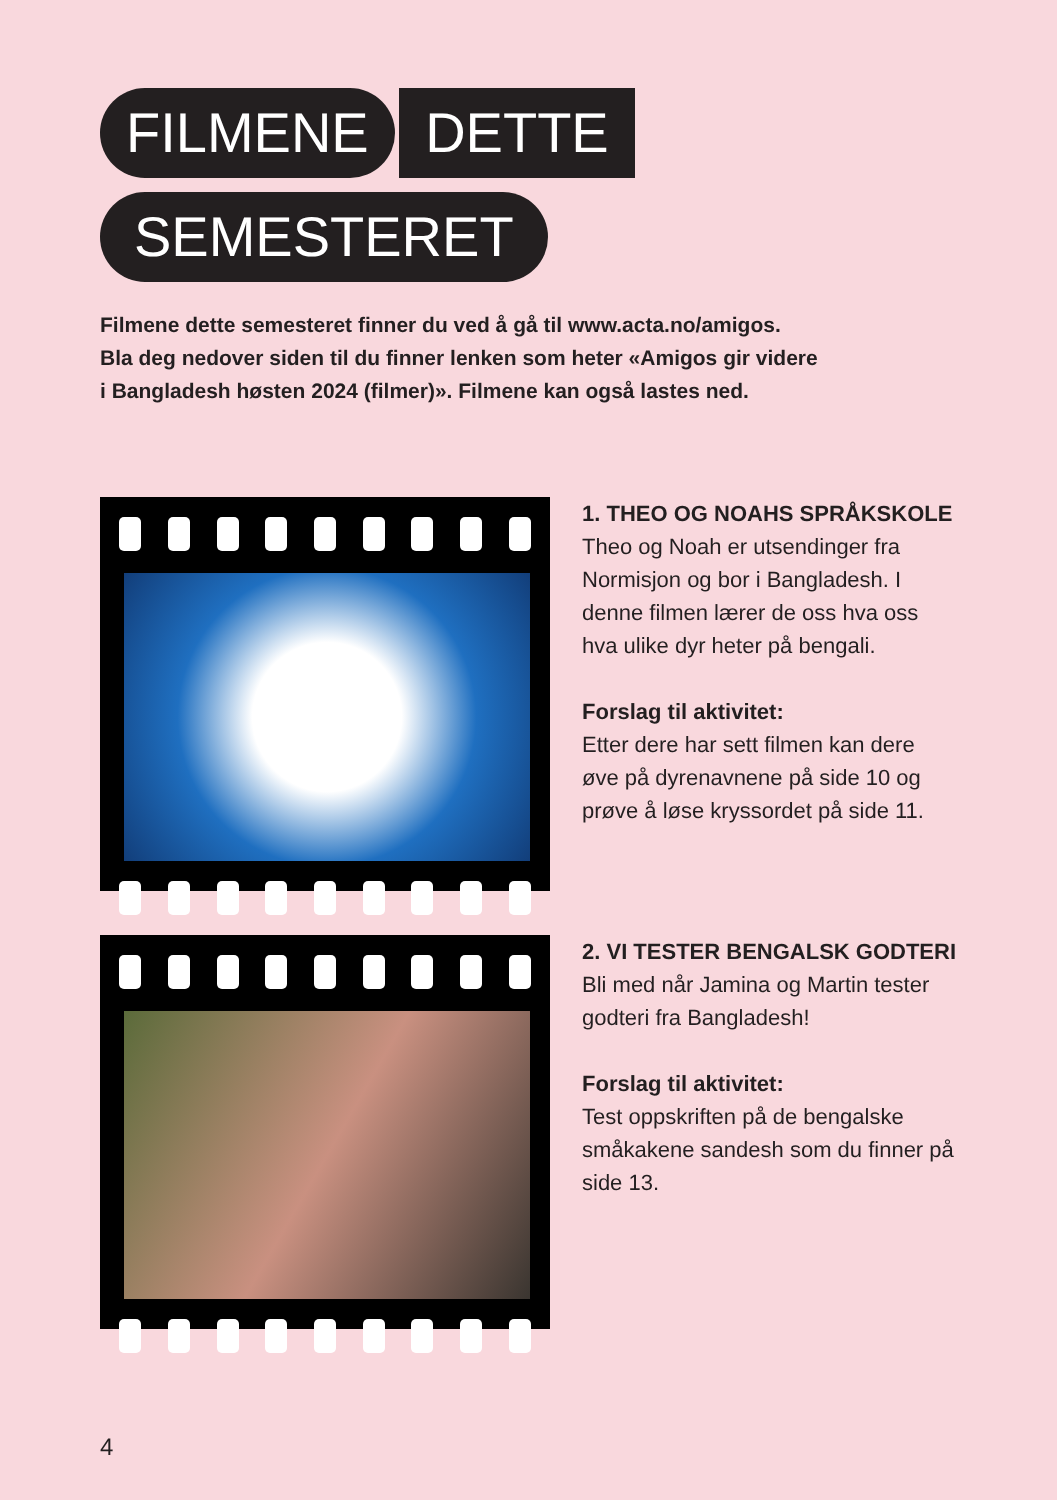FILMENE DETTE
SEMESTERET
Filmene dette semesteret finner du ved å gå til www.acta.no/amigos.
Bla deg nedover siden til du finner lenken som heter «Amigos gir videre
i Bangladesh høsten 2024 (filmer)». Filmene kan også lastes ned.
1. THEO OG NOAHS SPRÅKSKOLE
Theo og Noah er utsendinger fra Normisjon og bor i Bangladesh. I denne filmen lærer de oss hva oss hva ulike dyr heter på bengali.
Forslag til aktivitet:
Etter dere har sett filmen kan dere øve på dyrenavnene på side 10 og prøve å løse kryssordet på side 11.
2. VI TESTER BENGALSK GODTERI
Bli med når Jamina og Martin tester godteri fra Bangladesh!
Forslag til aktivitet:
Test oppskriften på de bengalske småkakene sandesh som du finner på side 13.
4